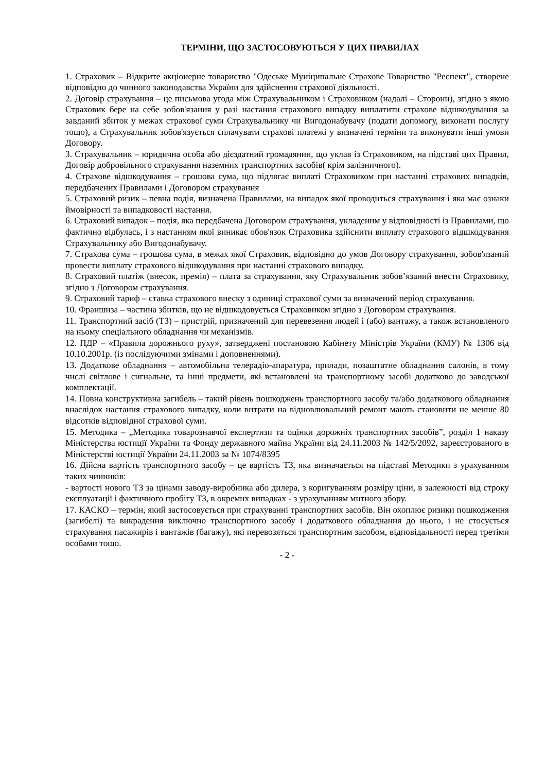ТЕРМІНИ, ЩО ЗАСТОСОВУЮТЬСЯ У ЦИХ ПРАВИЛАХ
1. Страховик – Відкрите акціонерне товариство "Одеське Муніципальне Страхове Товариство "Респект", створене відповідно до чинного законодавства України для здійснення страхової діяльності.
2. Договір страхування – це письмова угода між Страхувальником і Страховиком (надалі – Сторони), згідно з якою Страховик бере на себе зобов'язання у разі настання страхового випадку виплатити страхове відшкодування за завданий збиток у межах страхової суми Страхувальнику чи Вигодонабувачу (подати допомогу, виконати послугу тощо), а Страхувальник зобов'язується сплачувати страхові платежі у визначені терміни та виконувати інші умови Договору.
3. Страхувальник – юридична особа або дієздатний громадянин, що уклав із Страховиком, на підставі цих Правил, Договір добровільного страхування наземних транспортних засобів( крім залізничного).
4. Страхове відшкодування – грошова сума, що підлягає виплаті Страховиком при настанні страхових випадків, передбачених Правилами і Договором страхування
5. Страховий ризик – певна подія, визначена Правилами, на випадок якої проводиться страхування і яка має ознаки ймовірності та випадковості настання.
6. Страховий випадок – подія, яка передбачена Договором страхування, укладеним у відповідності із Правилами, що фактично відбулась, і з настанням якої виникає обов'язок Страховика здійснити виплату страхового відшкодування Страхувальнику або Вигодонабувачу.
7. Страхова сума – грошова сума, в межах якої Страховик, відповідно до умов Договору страхування, зобов'язаний провести виплату страхового відшкодування при настанні страхового випадку.
8. Страховий платіж (внесок, премія) – плата за страхування, яку Страхувальник зобов’язаний внести Страховику, згідно з Договором страхування.
9. Страховий тариф – ставка страхового внеску з одиниці страхової суми за визначений період страхування.
10. Франшиза – частина збитків, що не відшкодовується Страховиком згідно з Договором страхування.
11. Транспортний засіб (ТЗ) – пристрій, призначений для перевезення людей і (або) вантажу, а також встановленого на ньому спеціального обладнання чи механізмів.
12. ПДР – «Правила дорожнього руху», затверджені постановою Кабінету Міністрів України (КМУ) № 1306 від 10.10.2001р. (із послідуючими змінами і доповненнями).
13. Додаткове обладнання – автомобільна телерадіо-апаратура, прилади, позаштатне обладнання салонів, в тому числі світлове і сигнальне, та інші предмети, які встановлені на транспортному засобі додатково до заводської комплектації.
14. Повна конструктивна загибель – такий рівень пошкоджень транспортного засобу та/або додаткового обладнання внаслідок настання страхового випадку, коли витрати на відновлювальний ремонт мають становити не менше 80 відсотків відповідної страхової суми.
15. Методика – „Методика товарознавчої експертизи та оцінки дорожніх транспортних засобів”, розділ 1 наказу Міністерства юстиції України та Фонду державного майна України від 24.11.2003 № 142/5/2092, зареєстрованого в Міністерстві юстиції України 24.11.2003 за № 1074/8395
16. Дійсна вартість транспортного засобу – це вартість ТЗ, яка визначається на підставі Методики з урахуванням таких чинників:
- вартості нового ТЗ за цінами заводу-виробника або дилера, з коригуванням розміру ціни, в залежності від строку експлуатації і фактичного пробігу ТЗ, в окремих випадках - з урахуванням митного збору.
17. КАСКО – термін, який застосовується при страхуванні транспортних засобів. Він охоплює ризики пошкодження (загибелі) та викрадення виключно транспортного засобу і додаткового обладнання до нього, і не стосується страхування пасажирів і вантажів (багажу), які перевозяться транспортним засобом, відповідальності перед третіми особами тощо.
- 2 -